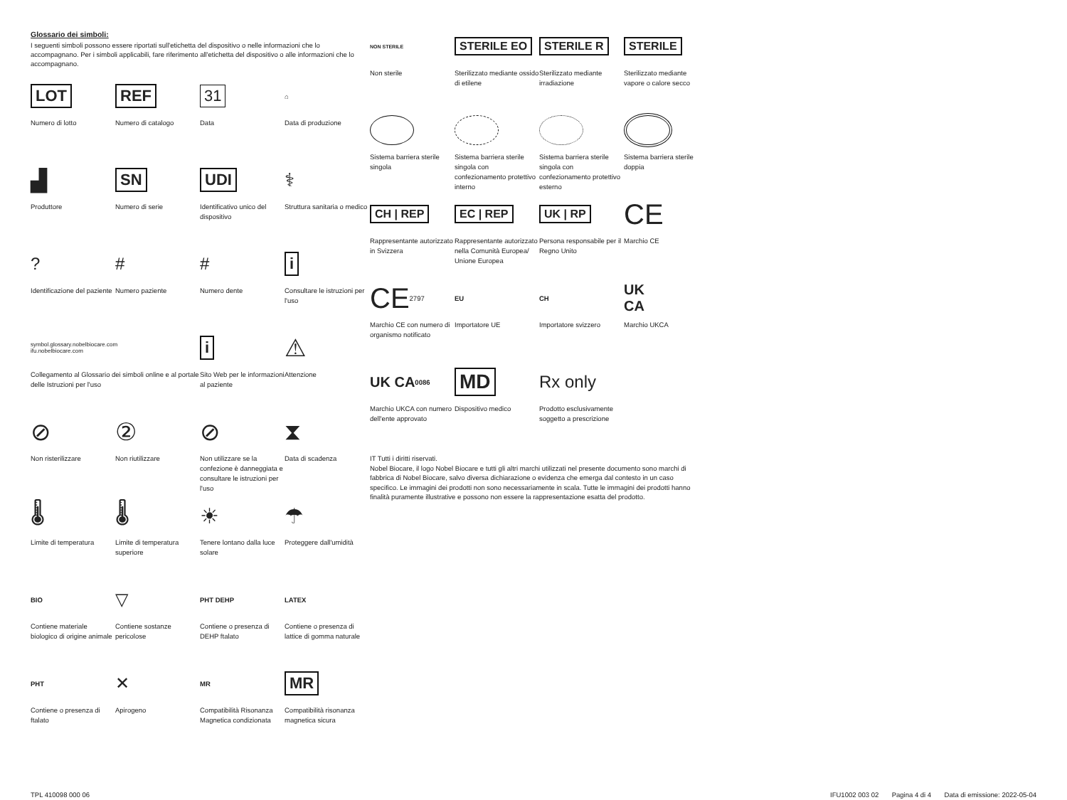Glossario dei simboli:
I seguenti simboli possono essere riportati sull'etichetta del dispositivo o nelle informazioni che lo accompagnano. Per i simboli applicabili, fare riferimento all'etichetta del dispositivo o alle informazioni che lo accompagnano.
LOT
Numero di lotto
REF
Numero di catalogo
31
Data
⌂
Data di produzione
▟
Produttore
SN
Numero di serie
UDI
Identificativo unico del dispositivo
⚕
Struttura sanitaria o medico
?
Identificazione del paziente
#
Numero paziente
#
Numero dente
i
Consultare le istruzioni per l'uso
symbol.glossary.nobelbiocare.com
ifu.nobelbiocare.com
Collegamento al Glossario dei simboli online e al portale delle Istruzioni per l'uso
i
Sito Web per le informazioni al paziente
⚠
Attenzione
⊘
Non risterilizzare
②
Non riutilizzare
⊘
Non utilizzare se la confezione è danneggiata e consultare le istruzioni per l'uso
⧗
Data di scadenza
🌡
Limite di temperatura
🌡
Limite di temperatura superiore
☀
Tenere lontano dalla luce solare
☂
Proteggere dall'umidità
BIO
Contiene materiale biologico di origine animale
▽
Contiene sostanze pericolose
PHT DEHP
Contiene o presenza di DEHP ftalato
LATEX
Contiene o presenza di lattice di gomma naturale
PHT
Contiene o presenza di ftalato
✕
Apirogeno
MR
Compatibilità Risonanza Magnetica condizionata
MR
Compatibilità risonanza magnetica sicura
NON STERILE
Non sterile
STERILE EO
Sterilizzato mediante ossido di etilene
STERILE R
Sterilizzato mediante irradiazione
STERILE
Sterilizzato mediante vapore o calore secco
Sistema barriera sterile singola
Sistema barriera sterile singola con confezionamento protettivo interno
Sistema barriera sterile singola con confezionamento protettivo esterno
Sistema barriera sterile doppia
CH | REP
Rappresentante autorizzato in Svizzera
EC | REP
Rappresentante autorizzato nella Comunità Europea/ Unione Europea
UK | RP
Persona responsabile per il Regno Unito
CE
Marchio CE
CE 2797
Marchio CE con numero di organismo notificato
EU
Importatore UE
CH
Importatore svizzero
UK
CA
Marchio UKCA
UK CA 0086
Marchio UKCA con numero dell'ente approvato
MD
Dispositivo medico
Rx only
Prodotto esclusivamente soggetto a prescrizione
IT Tutti i diritti riservati.
Nobel Biocare, il logo Nobel Biocare e tutti gli altri marchi utilizzati nel presente documento sono marchi di fabbrica di Nobel Biocare, salvo diversa dichiarazione o evidenza che emerga dal contesto in un caso specifico. Le immagini dei prodotti non sono necessariamente in scala. Tutte le immagini dei prodotti hanno finalità puramente illustrative e possono non essere la rappresentazione esatta del prodotto.
TPL 410098 000 06 IFU1002 003 02 Pagina 4 di 4 Data di emissione: 2022-05-04